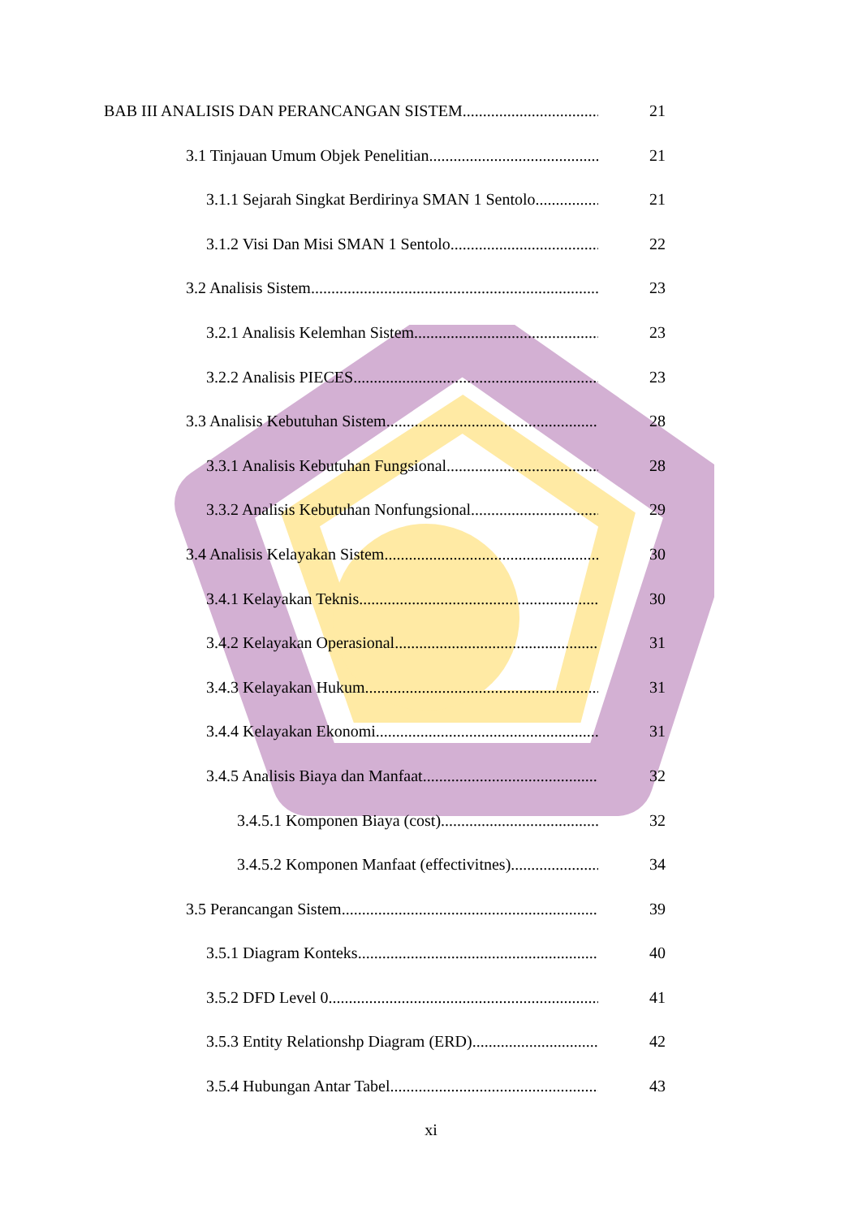BAB III ANALISIS DAN PERANCANGAN SISTEM 21
3.1 Tinjauan Umum Objek Penelitian 21
3.1.1 Sejarah Singkat Berdirinya SMAN 1 Sentolo 21
3.1.2 Visi Dan Misi SMAN 1 Sentolo 22
3.2 Analisis Sistem 23
3.2.1 Analisis Kelemhan Sistem 23
3.2.2 Analisis PIECES 23
3.3 Analisis Kebutuhan Sistem 28
3.3.1 Analisis Kebutuhan Fungsional 28
3.3.2 Analisis Kebutuhan Nonfungsional 29
3.4 Analisis Kelayakan Sistem 30
3.4.1 Kelayakan Teknis 30
3.4.2 Kelayakan Operasional 31
3.4.3 Kelayakan Hukum 31
3.4.4 Kelayakan Ekonomi 31
3.4.5 Analisis Biaya dan Manfaat 32
3.4.5.1 Komponen Biaya (cost) 32
3.4.5.2 Komponen Manfaat (effectivitnes) 34
3.5 Perancangan Sistem 39
3.5.1 Diagram Konteks 40
3.5.2 DFD Level 0 41
3.5.3 Entity Relationshp Diagram (ERD) 42
3.5.4 Hubungan Antar Tabel 43
xi